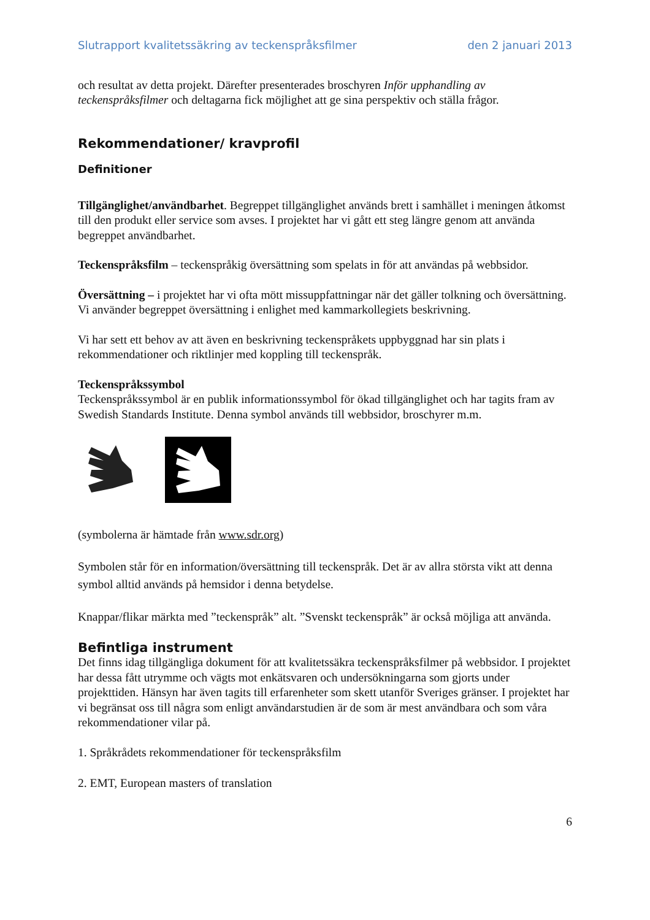Slutrapport kvalitetssäkring av teckenspråksfilmer den 2 januari 2013
och resultat av detta projekt. Därefter presenterades broschyren Inför upphandling av teckenspråksfilmer och deltagarna fick möjlighet att ge sina perspektiv och ställa frågor.
Rekommendationer/ kravprofil
Definitioner
Tillgänglighet/användbarhet. Begreppet tillgänglighet används brett i samhället i meningen åtkomst till den produkt eller service som avses. I projektet har vi gått ett steg längre genom att använda begreppet användbarhet.
Teckenspråksfilm – teckenspråkig översättning som spelats in för att användas på webbsidor.
Översättning – i projektet har vi ofta mött missuppfattningar när det gäller tolkning och översättning. Vi använder begreppet översättning i enlighet med kammarkollegiets beskrivning.
Vi har sett ett behov av att även en beskrivning teckenspråkets uppbyggnad har sin plats i rekommendationer och riktlinjer med koppling till teckenspråk.
Teckenspråkssymbol
Teckenspråkssymbol är en publik informationssymbol för ökad tillgänglighet och har tagits fram av Swedish Standards Institute. Denna symbol används till webbsidor, broschyrer m.m.
(symbolerna är hämtade från www.sdr.org)
Symbolen står för en information/översättning till teckenspråk. Det är av allra största vikt att denna symbol alltid används på hemsidor i denna betydelse.
Knappar/flikar märkta med ”teckenspråk” alt. ”Svenskt teckenspråk” är också möjliga att använda.
Befintliga instrument
Det finns idag tillgängliga dokument för att kvalitetssäkra teckenspråksfilmer på webbsidor. I projektet har dessa fått utrymme och vägts mot enkätsvaren och undersökningarna som gjorts under projekttiden. Hänsyn har även tagits till erfarenheter som skett utanför Sveriges gränser. I projektet har vi begränsat oss till några som enligt användarstudien är de som är mest användbara och som våra rekommendationer vilar på.
1. Språkrådets rekommendationer för teckenspråksfilm
2. EMT, European masters of translation
6